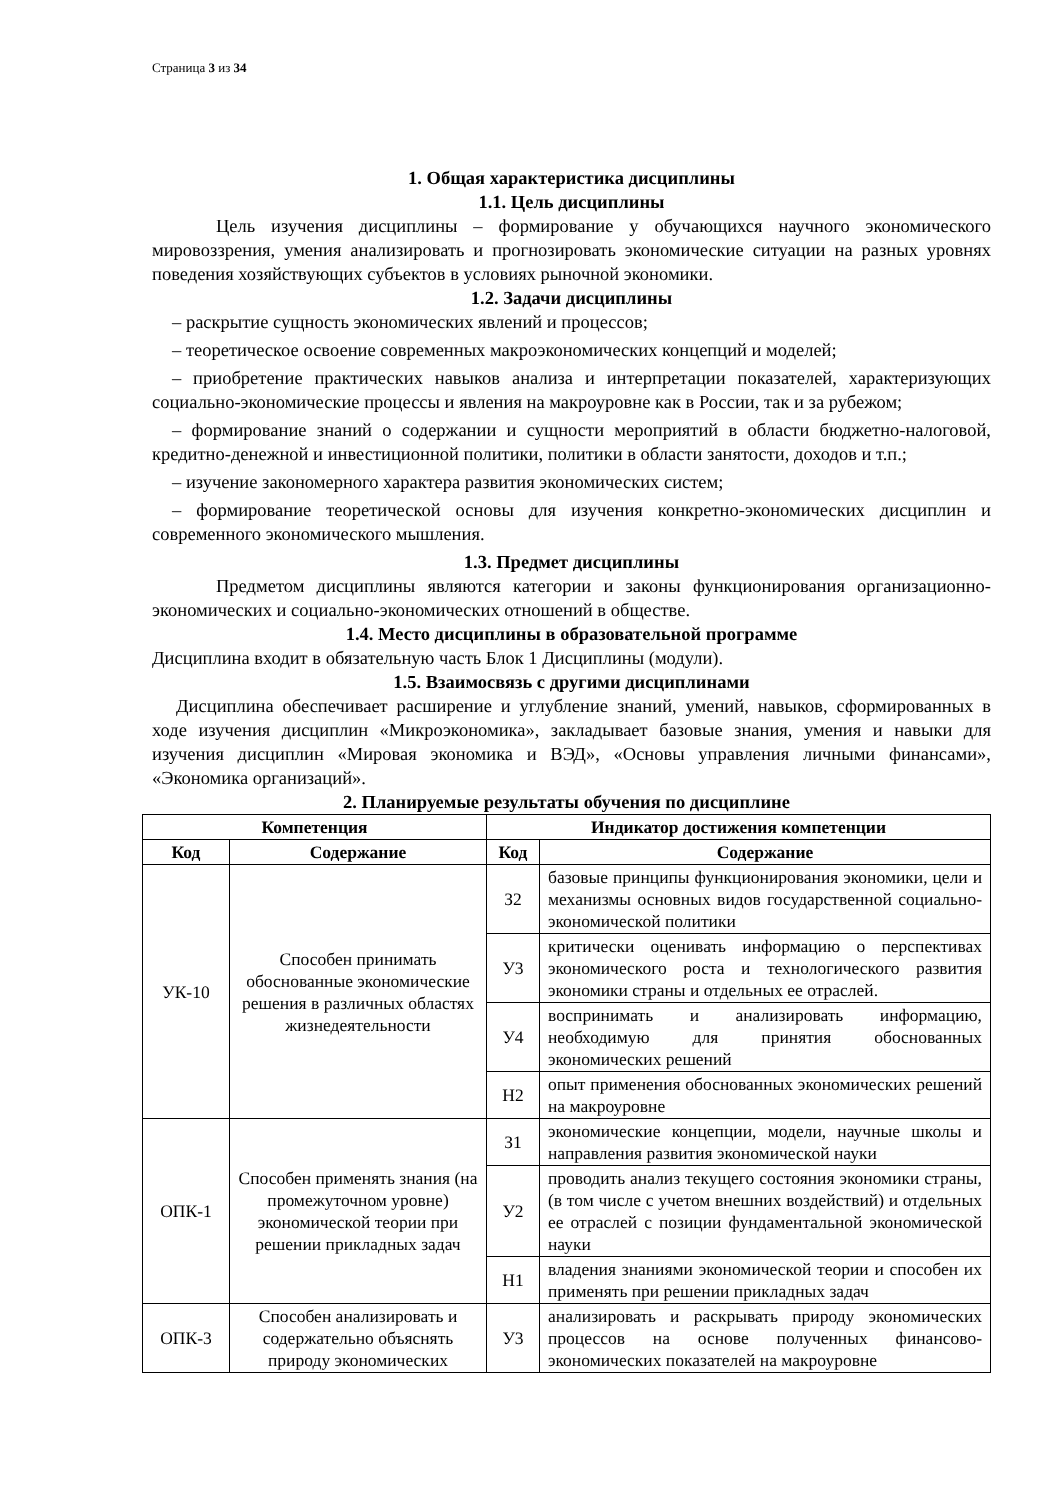Страница 3 из 34
1. Общая характеристика дисциплины
1.1. Цель дисциплины
Цель изучения дисциплины – формирование у обучающихся научного экономического мировоззрения, умения анализировать и прогнозировать экономические ситуации на разных уровнях поведения хозяйствующих субъектов в условиях рыночной экономики.
1.2. Задачи дисциплины
– раскрытие сущность экономических явлений и процессов;
– теоретическое освоение современных макроэкономических концепций и моделей;
– приобретение практических навыков анализа и интерпретации показателей, характеризующих социально-экономические процессы и явления на макроуровне как в России, так и за рубежом;
– формирование знаний о содержании и сущности мероприятий в области бюджетно-налоговой, кредитно-денежной и инвестиционной политики, политики в области занятости, доходов и т.п.;
– изучение закономерного характера развития экономических систем;
– формирование теоретической основы для изучения конкретно-экономических дисциплин и современного экономического мышления.
1.3. Предмет дисциплины
Предметом дисциплины являются категории и законы функционирования организационно-экономических и социально-экономических отношений в обществе.
1.4. Место дисциплины в образовательной программе
Дисциплина входит в обязательную часть Блок 1 Дисциплины (модули).
1.5. Взаимосвязь с другими дисциплинами
Дисциплина обеспечивает расширение и углубление знаний, умений, навыков, сформированных в ходе изучения дисциплин «Микроэкономика», закладывает базовые знания, умения и навыки для изучения дисциплин «Мировая экономика и ВЭД», «Основы управления личными финансами», «Экономика организаций».
2. Планируемые результаты обучения по дисциплине
| Компетенция | | Индикатор достижения компетенции | |
| --- | --- | --- | --- |
| Код | Содержание | Код | Содержание |
| УК-10 | Способен принимать обоснованные экономические решения в различных областях жизнедеятельности | З2 | базовые принципы функционирования экономики, цели и механизмы основных видов государственной социально-экономической политики |
| | | У3 | критически оценивать информацию о перспективах экономического роста и технологического развития экономики страны и отдельных ее отраслей. |
| | | У4 | воспринимать и анализировать информацию, необходимую для принятия обоснованных экономических решений |
| | | Н2 | опыт применения обоснованных экономических решений на макроуровне |
| ОПК-1 | Способен применять знания (на промежуточном уровне) экономической теории при решении прикладных задач | З1 | экономические концепции, модели, научные школы и направления развития экономической науки |
| | | У2 | проводить анализ текущего состояния экономики страны, (в том числе с учетом внешних воздействий) и отдельных ее отраслей с позиции фундаментальной экономической науки |
| | | Н1 | владения знаниями экономической теории и способен их применять при решении прикладных задач |
| ОПК-3 | Способен анализировать и содержательно объяснять природу экономических | У3 | анализировать и раскрывать природу экономических процессов на основе полученных финансово-экономических показателей на макроуровне |